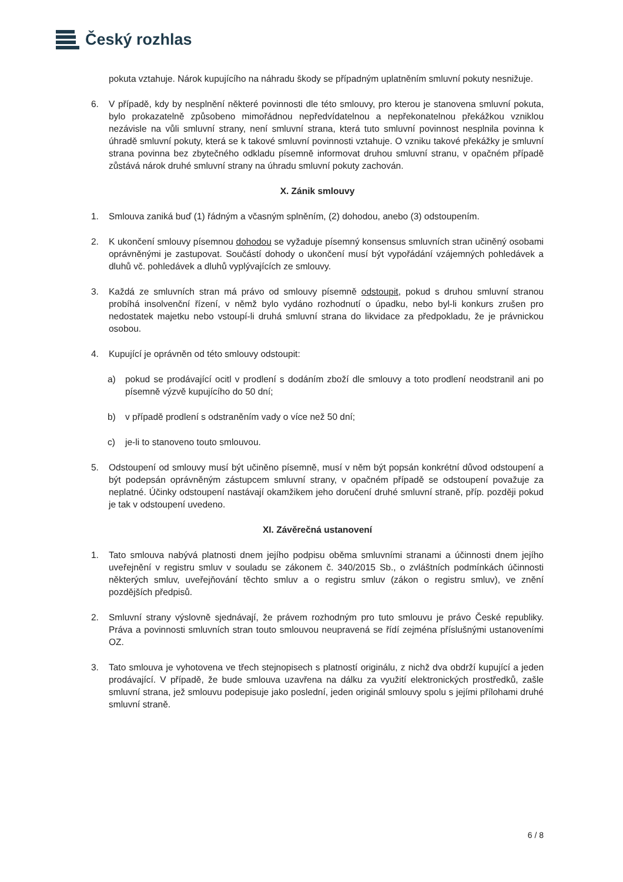Český rozhlas
pokuta vztahuje. Nárok kupujícího na náhradu škody se případným uplatněním smluvní pokuty nesnižuje.
6. V případě, kdy by nesplnění některé povinnosti dle této smlouvy, pro kterou je stanovena smluvní pokuta, bylo prokazatelně způsobeno mimořádnou nepředvídatelnou a nepřekonatelnou překážkou vzniklou nezávisle na vůli smluvní strany, není smluvní strana, která tuto smluvní povinnost nesplnila povinna k úhradě smluvní pokuty, která se k takové smluvní povinnosti vztahuje. O vzniku takové překážky je smluvní strana povinna bez zbytečného odkladu písemně informovat druhou smluvní stranu, v opačném případě zůstává nárok druhé smluvní strany na úhradu smluvní pokuty zachován.
X. Zánik smlouvy
1. Smlouva zaniká buď (1) řádným a včasným splněním, (2) dohodou, anebo (3) odstoupením.
2. K ukončení smlouvy písemnou dohodou se vyžaduje písemný konsensus smluvních stran učiněný osobami oprávněnými je zastupovat. Součástí dohody o ukončení musí být vypořádání vzájemných pohledávek a dluhů vč. pohledávek a dluhů vyplývajících ze smlouvy.
3. Každá ze smluvních stran má právo od smlouvy písemně odstoupit, pokud s druhou smluvní stranou probíhá insolvenční řízení, v němž bylo vydáno rozhodnutí o úpadku, nebo byl-li konkurs zrušen pro nedostatek majetku nebo vstoupí-li druhá smluvní strana do likvidace za předpokladu, že je právnickou osobou.
4. Kupující je oprávněn od této smlouvy odstoupit:
a) pokud se prodávající ocitl v prodlení s dodáním zboží dle smlouvy a toto prodlení neodstranil ani po písemně výzvě kupujícího do 50 dní;
b) v případě prodlení s odstraněním vady o více než 50 dní;
c) je-li to stanoveno touto smlouvou.
5. Odstoupení od smlouvy musí být učiněno písemně, musí v něm být popsán konkrétní důvod odstoupení a být podepsán oprávněným zástupcem smluvní strany, v opačném případě se odstoupení považuje za neplatné. Účinky odstoupení nastávají okamžikem jeho doručení druhé smluvní straně, příp. později pokud je tak v odstoupení uvedeno.
XI. Závěrečná ustanovení
1. Tato smlouva nabývá platnosti dnem jejího podpisu oběma smluvními stranami a účinnosti dnem jejího uveřejnění v registru smluv v souladu se zákonem č. 340/2015 Sb., o zvláštních podmínkách účinnosti některých smluv, uveřejňování těchto smluv a o registru smluv (zákon o registru smluv), ve znění pozdějších předpisů.
2. Smluvní strany výslovně sjednávají, že právem rozhodným pro tuto smlouvu je právo České republiky. Práva a povinnosti smluvních stran touto smlouvou neupravená se řídí zejména příslušnými ustanoveními OZ.
3. Tato smlouva je vyhotovena ve třech stejnopisech s platností originálu, z nichž dva obdrží kupující a jeden prodávající. V případě, že bude smlouva uzavřena na dálku za využití elektronických prostředků, zašle smluvní strana, jež smlouvu podepisuje jako poslední, jeden originál smlouvy spolu s jejími přílohami druhé smluvní straně.
6 / 8